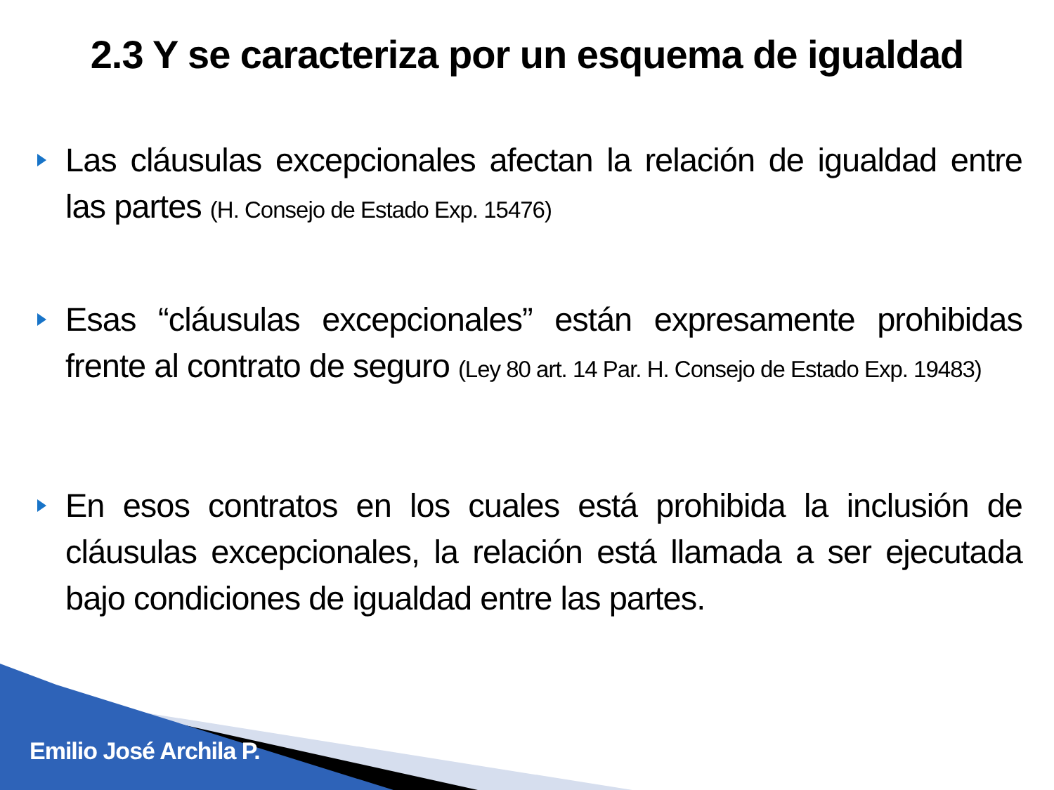2.3 Y se caracteriza por un esquema de igualdad
Las cláusulas excepcionales afectan la relación de igualdad entre las partes (H. Consejo de Estado Exp. 15476)
Esas “cláusulas excepcionales” están expresamente prohibidas frente al contrato de seguro (Ley 80 art. 14 Par. H. Consejo de Estado Exp. 19483)
En esos contratos en los cuales está prohibida la inclusión de cláusulas excepcionales, la relación está llamada a ser ejecutada bajo condiciones de igualdad entre las partes.
Emilio José Archila P.